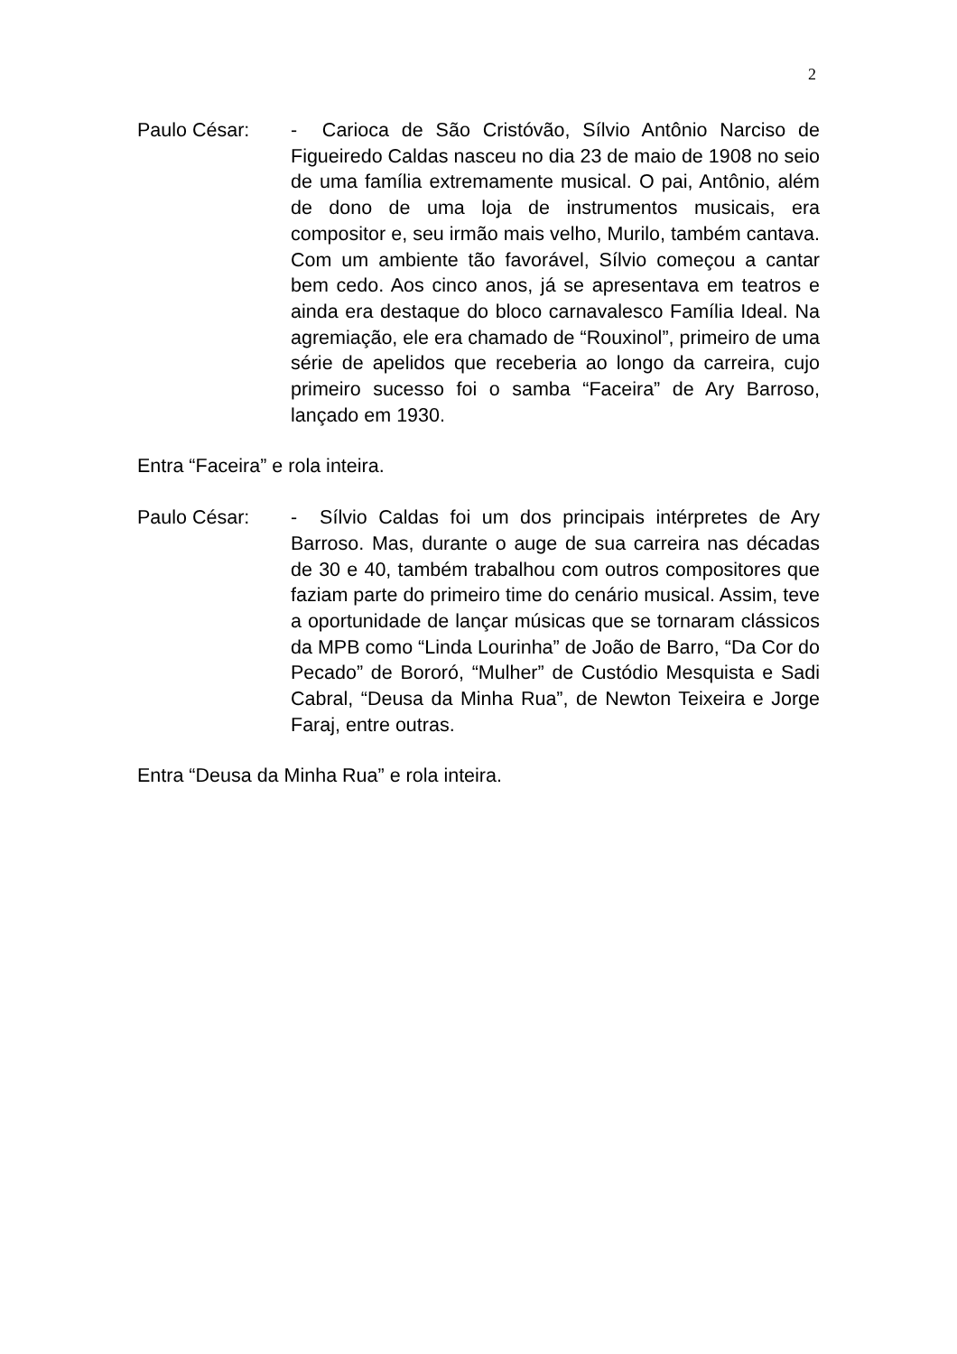2
Paulo César: - Carioca de São Cristóvão, Sílvio Antônio Narciso de Figueiredo Caldas nasceu no dia 23 de maio de 1908 no seio de uma família extremamente musical. O pai, Antônio, além de dono de uma loja de instrumentos musicais, era compositor e, seu irmão mais velho, Murilo, também cantava. Com um ambiente tão favorável, Sílvio começou a cantar bem cedo. Aos cinco anos, já se apresentava em teatros e ainda era destaque do bloco carnavalesco Família Ideal. Na agremiação, ele era chamado de “Rouxinol”, primeiro de uma série de apelidos que receberia ao longo da carreira, cujo primeiro sucesso foi o samba “Faceira” de Ary Barroso, lançado em 1930.
Entra “Faceira” e rola inteira.
Paulo César: - Sílvio Caldas foi um dos principais intérpretes de Ary Barroso. Mas, durante o auge de sua carreira nas décadas de 30 e 40, também trabalhou com outros compositores que faziam parte do primeiro time do cenário musical. Assim, teve a oportunidade de lançar músicas que se tornaram clássicos da MPB como “Linda Lourinha” de João de Barro, “Da Cor do Pecado” de Bororó, “Mulher” de Custódio Mesquista e Sadi Cabral, “Deusa da Minha Rua”, de Newton Teixeira e Jorge Faraj, entre outras.
Entra “Deusa da Minha Rua” e rola inteira.